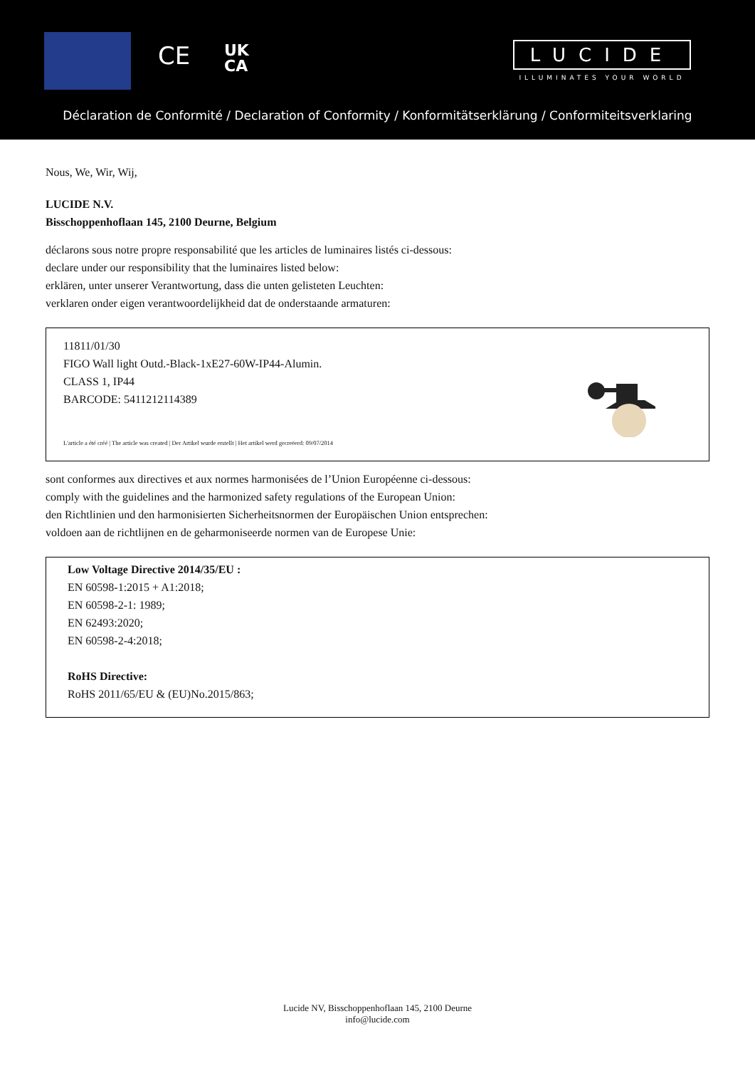CE
UK
CA
LUCIDE
ILLUMINATES YOUR WORLD
Déclaration de Conformité / Declaration of Conformity / Konformitätserklärung / Conformiteitsverklaring
Nous, We, Wir, Wij,
LUCIDE N.V.
Bisschoppenhoflaan 145, 2100 Deurne, Belgium
déclarons sous notre propre responsabilité que les articles de luminaires listés ci-dessous:
declare under our responsibility that the luminaires listed below:
erklären, unter unserer Verantwortung, dass die unten gelisteten Leuchten:
verklaren onder eigen verantwoordelijkheid dat de onderstaande armaturen:
11811/01/30
FIGO Wall light Outd.-Black-1xE27-60W-IP44-Alumin.
CLASS 1, IP44
BARCODE: 5411212114389
L'article a été créé | The article was created | Der Artikel wurde erstellt | Het artikel werd gecreëerd: 09/07/2014
sont conformes aux directives et aux normes harmonisées de l’Union Européenne ci-dessous:
comply with the guidelines and the harmonized safety regulations of the European Union:
den Richtlinien und den harmonisierten Sicherheitsnormen der Europäischen Union entsprechen:
voldoen aan de richtlijnen en de geharmoniseerde normen van de Europese Unie:
Low Voltage Directive 2014/35/EU :
EN 60598-1:2015 + A1:2018;
EN 60598-2-1: 1989;
EN 62493:2020;
EN 60598-2-4:2018;
RoHS Directive:
RoHS 2011/65/EU & (EU)No.2015/863;
Lucide NV, Bisschoppenhoflaan 145, 2100 Deurne
info@lucide.com